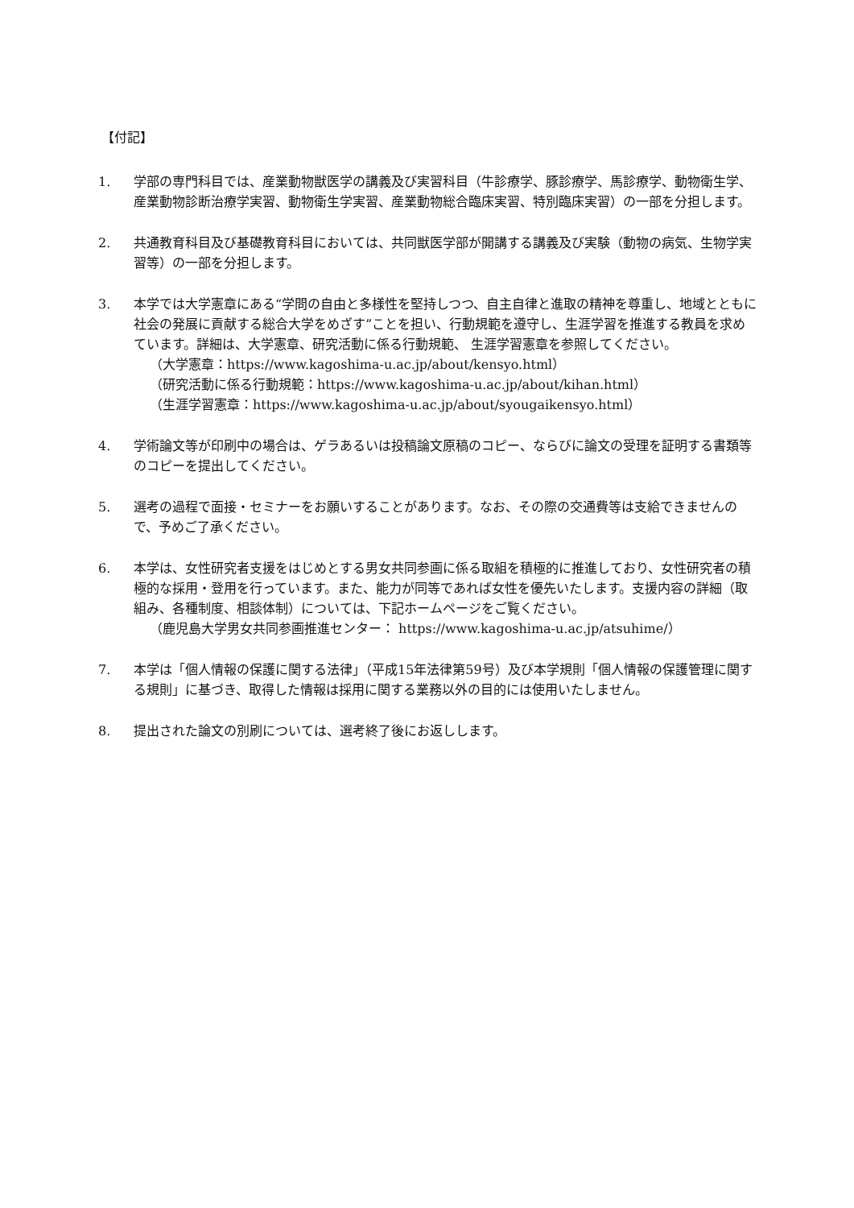【付記】
1. 学部の専門科目では、産業動物獣医学の講義及び実習科目（牛診療学、豚診療学、馬診療学、動物衛生学、産業動物診断治療学実習、動物衛生学実習、産業動物総合臨床実習、特別臨床実習）の一部を分担します。
2. 共通教育科目及び基礎教育科目においては、共同獣医学部が開講する講義及び実験（動物の病気、生物学実習等）の一部を分担します。
3. 本学では大学憲章にある“学問の自由と多様性を堅持しつつ、自主自律と進取の精神を尊重し、地域とともに社会の発展に貢献する総合大学をめざす”ことを担い、行動規範を遵守し、生涯学習を推進する教員を求めています。詳細は、大学憲章、研究活動に係る行動規範、 生涯学習憲章を参照してください。
（大学憲章：https://www.kagoshima-u.ac.jp/about/kensyo.html）
（研究活動に係る行動規範：https://www.kagoshima-u.ac.jp/about/kihan.html）
（生涯学習憲章：https://www.kagoshima-u.ac.jp/about/syougaikensyo.html）
4. 学術論文等が印刷中の場合は、ゲラあるいは投稿論文原稿のコピー、ならびに論文の受理を証明する書類等のコピーを提出してください。
5. 選考の過程で面接・セミナーをお願いすることがあります。なお、その際の交通費等は支給できませんので、予めご了承ください。
6. 本学は、女性研究者支援をはじめとする男女共同参画に係る取組を積極的に推進しており、女性研究者の積極的な採用・登用を行っています。また、能力が同等であれば女性を優先いたします。支援内容の詳細（取組み、各種制度、相談体制）については、下記ホームページをご覧ください。
（鹿児島大学男女共同参画推進センター： https://www.kagoshima-u.ac.jp/atsuhime/）
7. 本学は「個人情報の保護に関する法律」（平成15年法律第59号）及び本学規則「個人情報の保護管理に関する規則」に基づき、取得した情報は採用に関する業務以外の目的には使用いたしません。
8. 提出された論文の別刷については、選考終了後にお返しします。